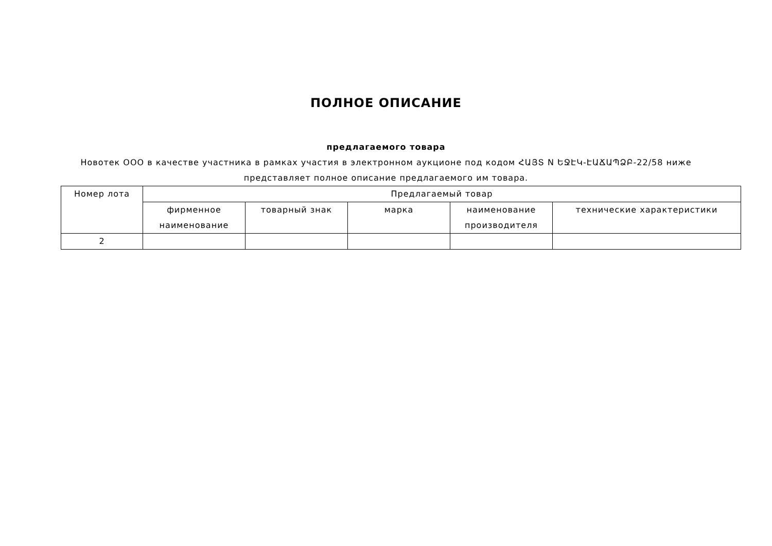ПОЛНОЕ ОПИСАНИЕ
предлагаемого товара
Новотек ООО в качестве участника в рамках участия в электронном аукционе под кодом ՀԱՅՏ N ԵՋԷԿ-ԷԱՃԱՊՁԲ-22/58 ниже представляет полное описание предлагаемого им товара.
| Номер лота | Предлагаемый товар | | | | |
| --- | --- | --- | --- | --- | --- |
| | фирменное наименование | товарный знак | марка | наименование производителя | технические характеристики |
| 2 | | | | | |